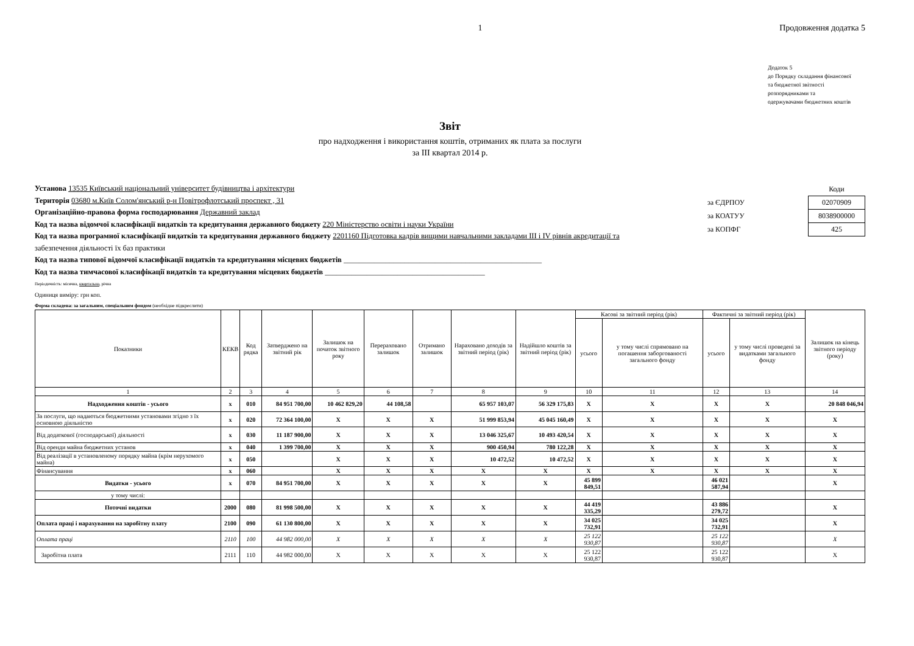1 Продовження додатка 5
Додаток 5
до Порядку складання фінансової
та бюджетної звітності
розпорядниками та
одержувачами бюджетних коштів
Звіт
про надходження і використання коштів, отриманих як плата за послуги
за III квартал 2014 р.
Установа 13535 Київський національний університет будівництва і архітектури
Територія 03680 м.Київ Солом'янський р-н Повітрофлотський проспект , 31
Організаційно-правова форма господарювання Державний заклад
Код та назва відомчої класифікації видатків та кредитування державного бюджету 220 Міністерство освіти і науки України
Код та назва програмної класифікації видатків та кредитування державного бюджету 2201160 Підготовка кадрів вищими навчальними закладами III і IV рівнів акредитації та
забезпечення діяльності їх баз практики
Код та назва типової відомчої класифікації видатків та кредитування місцевих бюджетів ____________________________________________________
Код та назва тимчасової класифікації видатків та кредитування місцевих бюджетів __________________________________________
| | Коди |
| за ЄДРПОУ | 02070909 |
| за КОАТУУ | 8038900000 |
| за КОПФГ | 425 |
Періодичність: місячна, квартальна, річна
Одиниця виміру: грн коп.
Форма складена: за загальним, спеціальним фондом (необхідне підкреслити)
| Показники | КЕКВ | Код рядка | Затверджено на звітний рік | Залишок на початок звітного року | Перераховано залишок | Отримано залишок | Нараховано доходів за звітний період (рік) | Надійшло коштів за звітний період (рік) | Касові за звітний період (рік) | | Фактичні за звітний період (рік) | | Залишок на кінець звітного періоду (року) |
| --- | --- | --- | --- | --- | --- | --- | --- | --- | --- | --- | --- | --- | --- |
| | | | | | | | | | усього | у тому числі спрямовано на погашення заборгованості загального фонду | усього | у тому числі проведені за видатками загального фонду | |
| 1 | 2 | 3 | 4 | 5 | 6 | 7 | 8 | 9 | 10 | 11 | 12 | 13 | 14 |
| Надходження коштів - усього | x | 010 | 84 951 700,00 | 10 462 829,20 | 44 108,58 | | 65 957 103,07 | 56 329 175,83 | X | X | X | X | 20 848 046,94 |
| За послуги, що надаються бюджетними установами згідно з їх основною діяльністю | x | 020 | 72 364 100,00 | X | X | X | 51 999 853,94 | 45 045 160,49 | X | X | X | X | X |
| Від додаткової (господарської) діяльності | x | 030 | 11 187 900,00 | X | X | X | 13 046 325,67 | 10 493 420,54 | X | X | X | X | X |
| Від оренди майна бюджетних установ | x | 040 | 1 399 700,00 | X | X | X | 900 450,94 | 780 122,28 | X | X | X | X | X |
| Від реалізації в установленому порядку майна (крім нерухомого майна) | x | 050 | | X | X | X | 10 472,52 | 10 472,52 | X | X | X | X | X |
| Фінансування | x | 060 | | X | X | X | X | X | X | X | X | X | X |
| Видатки - усього | x | 070 | 84 951 700,00 | X | X | X | X | X | 45 899 849,51 | | 46 021 587,94 | | X |
| у тому числі: | | | | | | | | | | | | | |
| Поточні видатки | 2000 | 080 | 81 998 500,00 | X | X | X | X | X | 44 419 335,29 | | 43 886 279,72 | | X |
| Оплата праці і нарахування на заробітну плату | 2100 | 090 | 61 130 800,00 | X | X | X | X | X | 34 025 732,91 | | 34 025 732,91 | | X |
| Оплата праці | 2110 | 100 | 44 982 000,00 | X | X | X | X | X | 25 122 930,87 | | 25 122 930,87 | | X |
| Заробітна плата | 2111 | 110 | 44 982 000,00 | X | X | X | X | X | 25 122 930,87 | | 25 122 930,87 | | X |